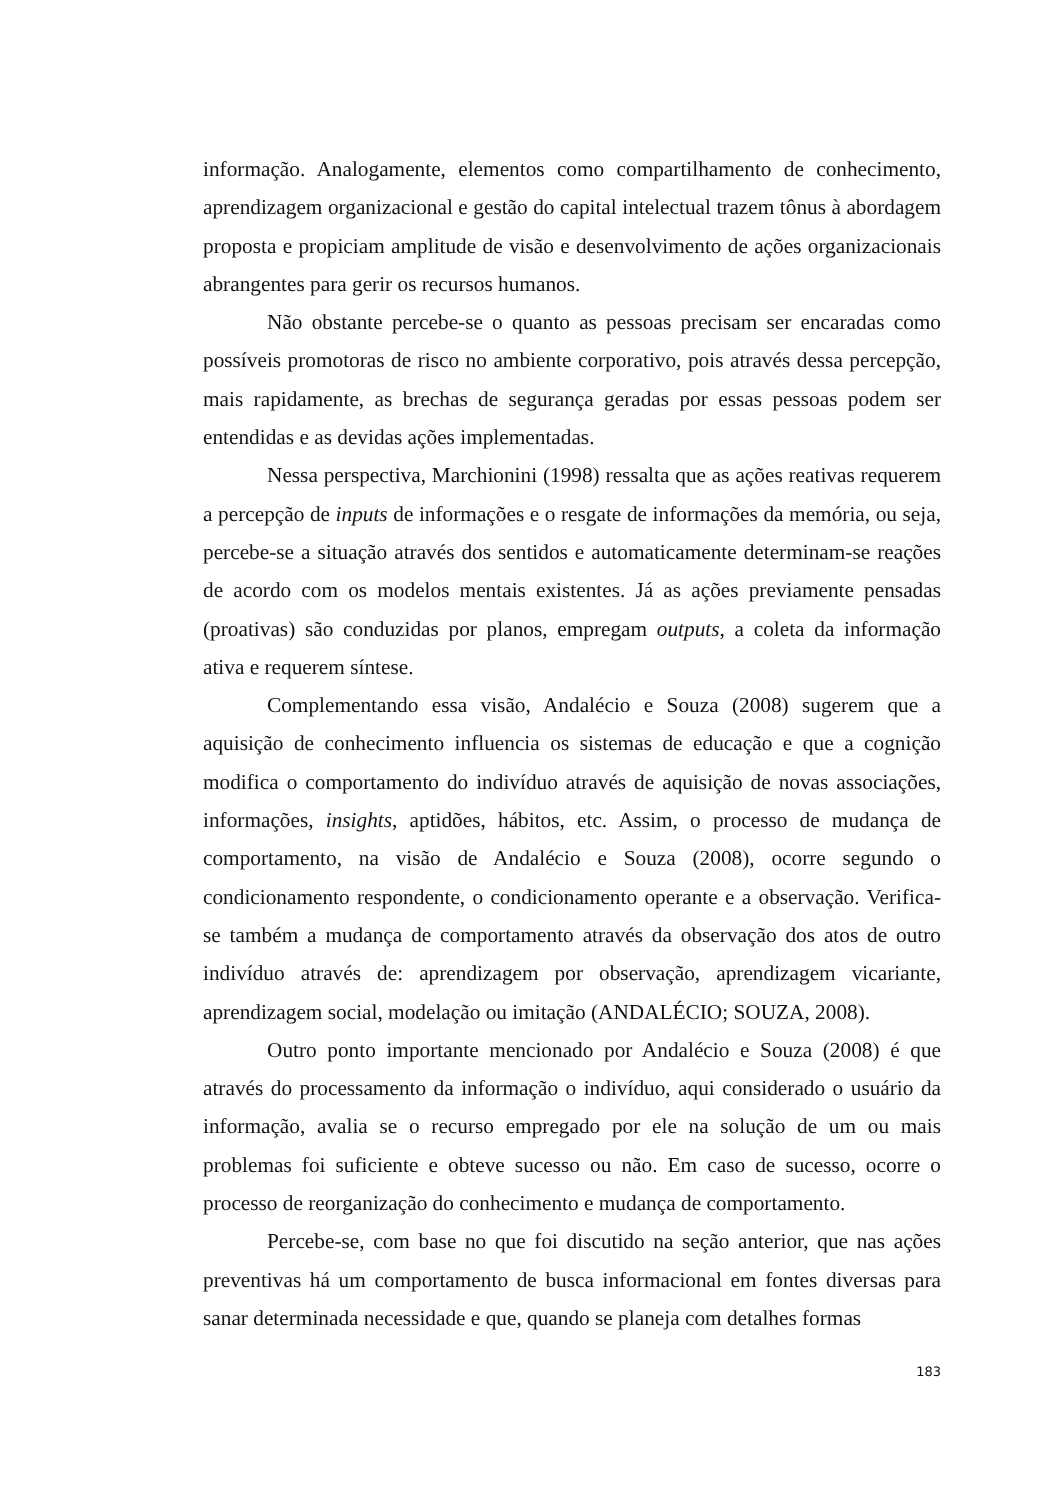informação. Analogamente, elementos como compartilhamento de conhecimento, aprendizagem organizacional e gestão do capital intelectual trazem tônus à abordagem proposta e propiciam amplitude de visão e desenvolvimento de ações organizacionais abrangentes para gerir os recursos humanos.
Não obstante percebe-se o quanto as pessoas precisam ser encaradas como possíveis promotoras de risco no ambiente corporativo, pois através dessa percepção, mais rapidamente, as brechas de segurança geradas por essas pessoas podem ser entendidas e as devidas ações implementadas.
Nessa perspectiva, Marchionini (1998) ressalta que as ações reativas requerem a percepção de inputs de informações e o resgate de informações da memória, ou seja, percebe-se a situação através dos sentidos e automaticamente determinam-se reações de acordo com os modelos mentais existentes. Já as ações previamente pensadas (proativas) são conduzidas por planos, empregam outputs, a coleta da informação ativa e requerem síntese.
Complementando essa visão, Andalécio e Souza (2008) sugerem que a aquisição de conhecimento influencia os sistemas de educação e que a cognição modifica o comportamento do indivíduo através de aquisição de novas associações, informações, insights, aptidões, hábitos, etc. Assim, o processo de mudança de comportamento, na visão de Andalécio e Souza (2008), ocorre segundo o condicionamento respondente, o condicionamento operante e a observação. Verifica-se também a mudança de comportamento através da observação dos atos de outro indivíduo através de: aprendizagem por observação, aprendizagem vicariante, aprendizagem social, modelação ou imitação (ANDALÉCIO; SOUZA, 2008).
Outro ponto importante mencionado por Andalécio e Souza (2008) é que através do processamento da informação o indivíduo, aqui considerado o usuário da informação, avalia se o recurso empregado por ele na solução de um ou mais problemas foi suficiente e obteve sucesso ou não. Em caso de sucesso, ocorre o processo de reorganização do conhecimento e mudança de comportamento.
Percebe-se, com base no que foi discutido na seção anterior, que nas ações preventivas há um comportamento de busca informacional em fontes diversas para sanar determinada necessidade e que, quando se planeja com detalhes formas
183